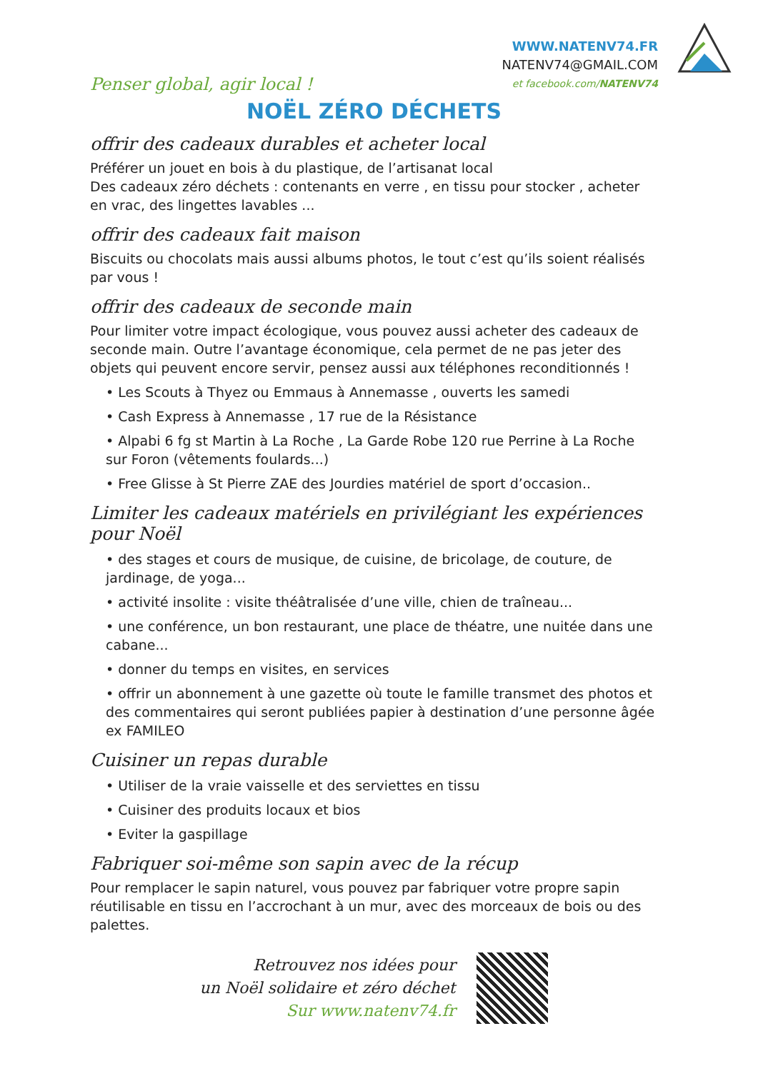Penser global, agir local !
WWW.NATENV74.FR
NATENV74@GMAIL.COM
et facebook.com/NATENV74
NOËL ZÉRO DÉCHETS
offrir des cadeaux durables et acheter local
Préférer un jouet en bois à du plastique, de l’artisanat local
Des cadeaux zéro déchets : contenants en verre , en tissu pour stocker , acheter en vrac, des lingettes lavables ...
offrir des cadeaux fait maison
Biscuits ou chocolats mais aussi albums photos, le tout c’est qu’ils soient réalisés par vous !
offrir des cadeaux de seconde main
Pour limiter votre impact écologique, vous pouvez aussi acheter des cadeaux de seconde main. Outre l’avantage économique, cela permet de ne pas jeter des objets qui peuvent encore servir, pensez aussi aux téléphones reconditionnés !
• Les Scouts à Thyez ou Emmaus à Annemasse , ouverts les samedi
• Cash Express à Annemasse , 17 rue de la Résistance
• Alpabi 6 fg st Martin à La Roche , La Garde Robe 120 rue Perrine à La Roche sur Foron (vêtements foulards...)
• Free Glisse à St Pierre ZAE des Jourdies matériel de sport d’occasion..
Limiter les cadeaux matériels en privilégiant les expériences pour Noël
• des stages et cours de musique, de cuisine, de bricolage, de couture, de jardinage, de yoga...
• activité insolite : visite théâtralisée d’une ville, chien de traîneau...
• une conférence, un bon restaurant, une place de théatre, une nuitée dans une cabane...
• donner du temps en visites, en services
• offrir un abonnement à une gazette où toute le famille transmet des photos et des commentaires qui seront publiées papier à destination d’une personne âgée ex FAMILEO
Cuisiner un repas durable
• Utiliser de la vraie vaisselle et des serviettes en tissu
• Cuisiner des produits locaux et bios
• Eviter la gaspillage
Fabriquer soi-même son sapin avec de la récup
Pour remplacer le sapin naturel, vous pouvez par fabriquer votre propre sapin réutilisable en tissu en l’accrochant à un mur, avec des morceaux de bois ou des palettes.
Retrouvez nos idées pour
un Noël solidaire et zéro déchet
Sur www.natenv74.fr